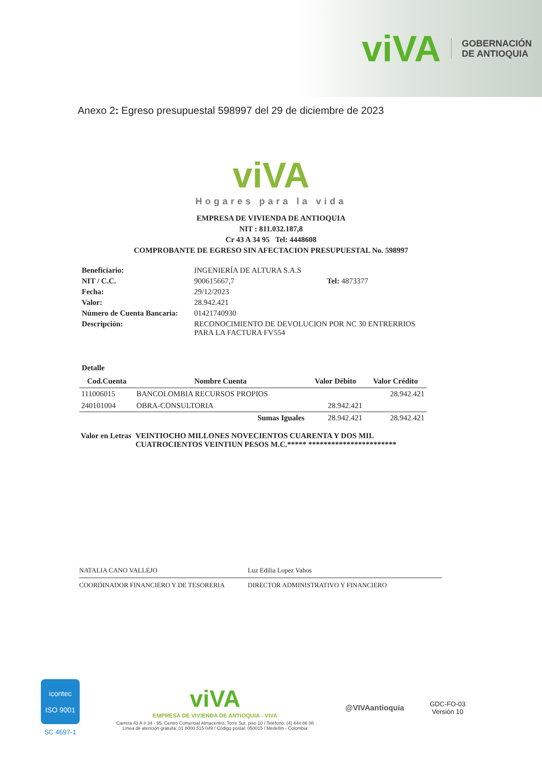viVA
GOBERNACIÓN
DE ANTIOQUIA
Anexo 2: Egreso presupuestal 598997 del 29 de diciembre de 2023
viVA
Hogares para la vida
EMPRESA DE VIVIENDA DE ANTIOQUIA
NIT : 811.032.187,8
Cr 43 A 34 95 Tel: 4448608
COMPROBANTE DE EGRESO SIN AFECTACION PRESUPUESTAL No. 598997
| Beneficiario: | INGENIERÍA DE ALTURA S.A.S | |
| NIT / C.C. | 900615667,7 | Tel: 4873377 |
| Fecha: | 29/12/2023 | |
| Valor: | 28.942.421 | |
| Número de Cuenta Bancaria: | 01421740930 | |
| Descripción: | RECONOCIMIENTO DE DEVOLUCION POR NC 30 ENTRERRIOS PARA LA FACTURA FV554 | |
Detalle
| Cod.Cuenta | Nombre Cuenta | Valor Débito | Valor Crédito |
| --- | --- | --- | --- |
| 111006015 | BANCOLOMBIA RECURSOS PROPIOS | | 28.942.421 |
| 240101004 | OBRA-CONSULTORIA | 28.942.421 | |
| | Sumas Iguales | 28.942.421 | 28.942.421 |
Valor en Letras VEINTIOCHO MILLONES NOVECIENTOS CUARENTA Y DOS MIL CUATROCIENTOS VEINTIUN PESOS M.C.***** ***********************
NATALIA CANO VALLEJO Luz Edilia Lopez Vahos
COORDINADOR FINANCIERO Y DE TESORERIA DIRECTOR ADMINISTRATIVO Y FINANCIERO
icontec
ISO 9001
SC 4697-1
viVA
EMPRESA DE VIVIENDA DE ANTIOQUIA - VIVA
Carrera 43 A # 34 - 95, Centro Comercial Almacentro, Torre Sur, piso 10 / Teléfono: (4) 444 86 08
Línea de atención gratuita: 01 8000 515 049 / Código postal: 050015 / Medellín - Colombia
@VIVAantioquia
GDC-FO-03
Versión 10